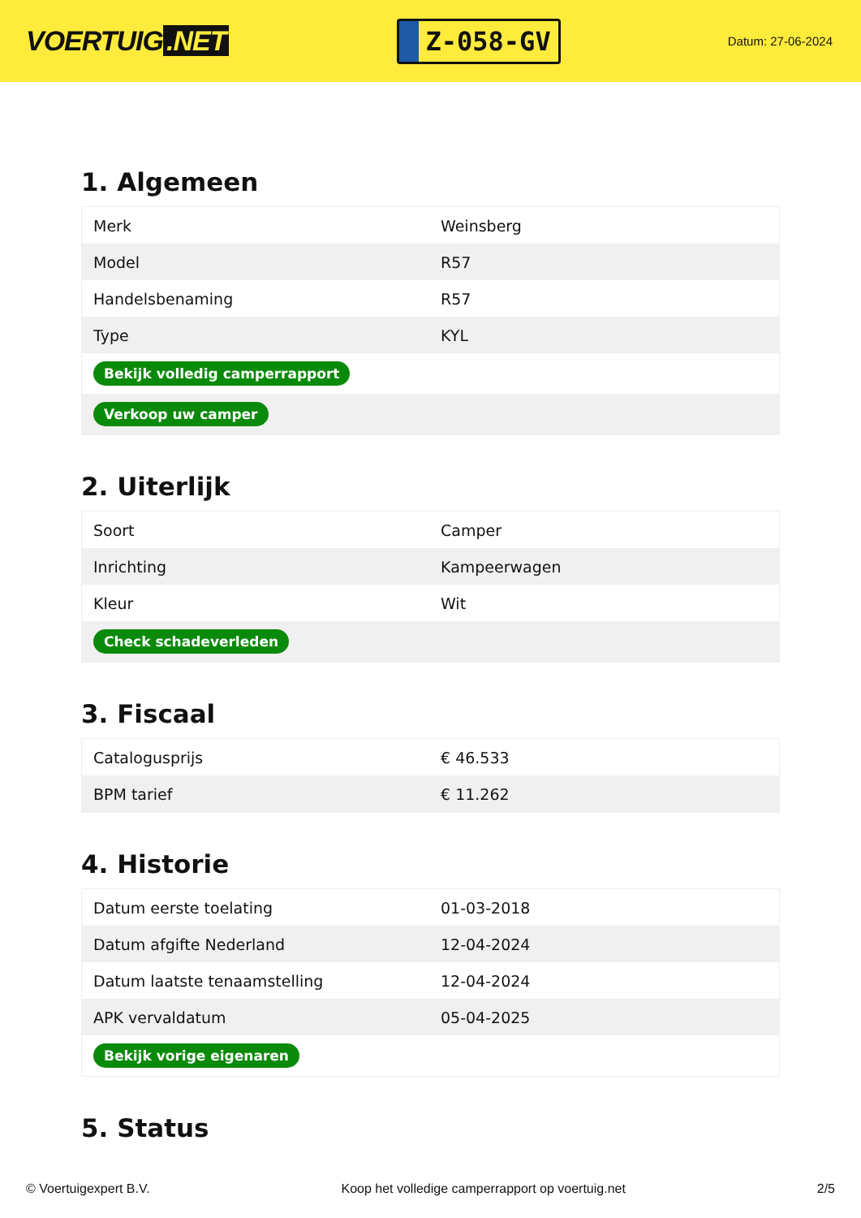VOERTUIG.NET
Z-058-GV
Datum: 27-06-2024
1. Algemeen
| Merk | Weinsberg |
| Model | R57 |
| Handelsbenaming | R57 |
| Type | KYL |
| Bekijk volledig camperrapport | |
| Verkoop uw camper | |
2. Uiterlijk
| Soort | Camper |
| Inrichting | Kampeerwagen |
| Kleur | Wit |
| Check schadeverleden | |
3. Fiscaal
| Catalogusprijs | € 46.533 |
| BPM tarief | € 11.262 |
4. Historie
| Datum eerste toelating | 01-03-2018 |
| Datum afgifte Nederland | 12-04-2024 |
| Datum laatste tenaamstelling | 12-04-2024 |
| APK vervaldatum | 05-04-2025 |
| Bekijk vorige eigenaren | |
5. Status
© Voertuigexpert B.V. Koop het volledige camperrapport op voertuig.net 2/5